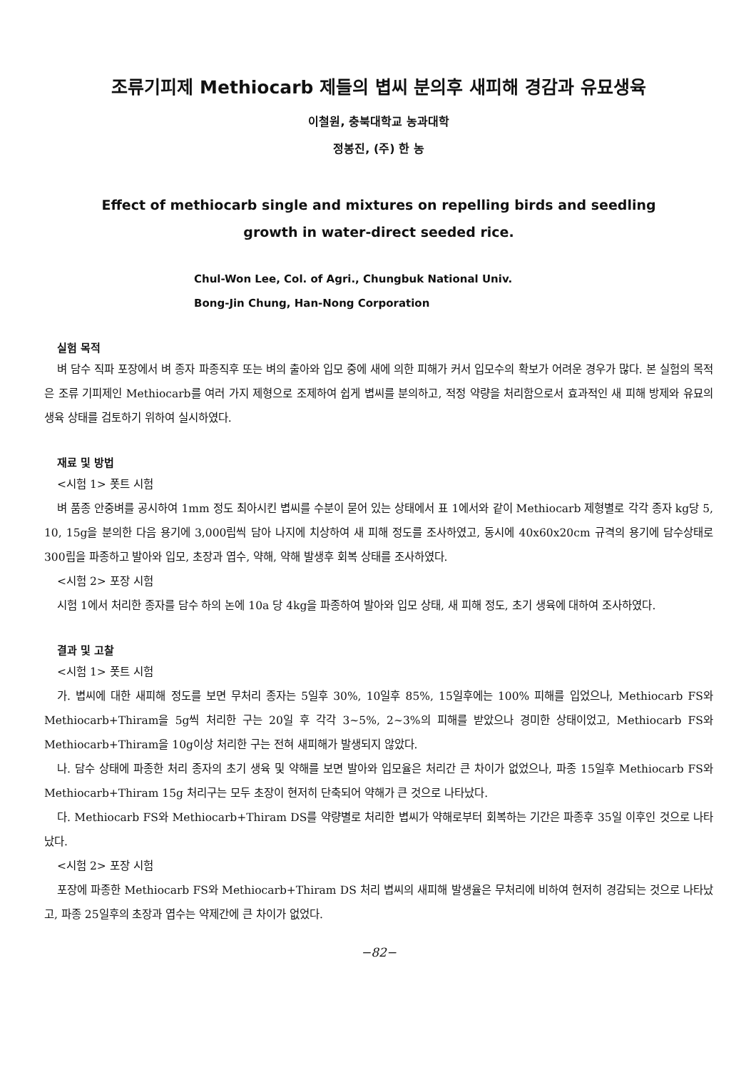조류기피제 Methiocarb 제들의 볍씨 분의후 새피해 경감과 유묘생육
이철원, 충북대학교 농과대학
정봉진, (주) 한 농
Effect of methiocarb single and mixtures on repelling birds and seedling
growth in water-direct seeded rice.
Chul-Won Lee, Col. of Agri., Chungbuk National Univ.
Bong-Jin Chung, Han-Nong Corporation
실험 목적
벼 담수 직파 포장에서 벼 종자 파종직후 또는 벼의 출아와 입모 중에 새에 의한 피해가 커서 입모수의 확보가 어려운 경우가 많다. 본 실험의 목적은 조류 기피제인 Methiocarb를 여러 가지 제형으로 조제하여 쉽게 볍씨를 분의하고, 적정 약량을 처리함으로서 효과적인 새 피해 방제와 유묘의 생육 상태를 검토하기 위하여 실시하였다.
재료 및 방법
<시험 1> 폿트 시험
벼 품종 안중벼를 공시하여 1mm 정도 최아시킨 볍씨를 수분이 묻어 있는 상태에서 표 1에서와 같이 Methiocarb 제형별로 각각 종자 kg당 5, 10, 15g을 분의한 다음 용기에 3,000립씩 담아 나지에 치상하여 새 피해 정도를 조사하였고, 동시에 40x60x20cm 규격의 용기에 담수상태로 300립을 파종하고 발아와 입모, 초장과 엽수, 약해, 약해 발생후 회복 상태를 조사하였다.
<시험 2> 포장 시험
시험 1에서 처리한 종자를 담수 하의 논에 10a 당 4kg을 파종하여 발아와 입모 상태, 새 피해 정도, 초기 생육에 대하여 조사하였다.
결과 및 고찰
<시험 1> 폿트 시험
가. 볍씨에 대한 새피해 정도를 보면 무처리 종자는 5일후 30%, 10일후 85%, 15일후에는 100% 피해를 입었으나, Methiocarb FS와 Methiocarb+Thiram을 5g씩 처리한 구는 20일 후 각각 3~5%, 2~3%의 피해를 받았으나 경미한 상태이었고, Methiocarb FS와 Methiocarb+Thiram을 10g이상 처리한 구는 전혀 새피해가 발생되지 않았다.
나. 담수 상태에 파종한 처리 종자의 초기 생육 및 약해를 보면 발아와 입모율은 처리간 큰 차이가 없었으나, 파종 15일후 Methiocarb FS와 Methiocarb+Thiram 15g 처리구는 모두 초장이 현저히 단축되어 약해가 큰 것으로 나타났다.
다. Methiocarb FS와 Methiocarb+Thiram DS를 약량별로 처리한 볍씨가 약해로부터 회복하는 기간은 파종후 35일 이후인 것으로 나타났다.
<시험 2> 포장 시험
포장에 파종한 Methiocarb FS와 Methiocarb+Thiram DS 처리 볍씨의 새피해 발생율은 무처리에 비하여 현저히 경감되는 것으로 나타났고, 파종 25일후의 초장과 엽수는 약제간에 큰 차이가 없었다.
−82−